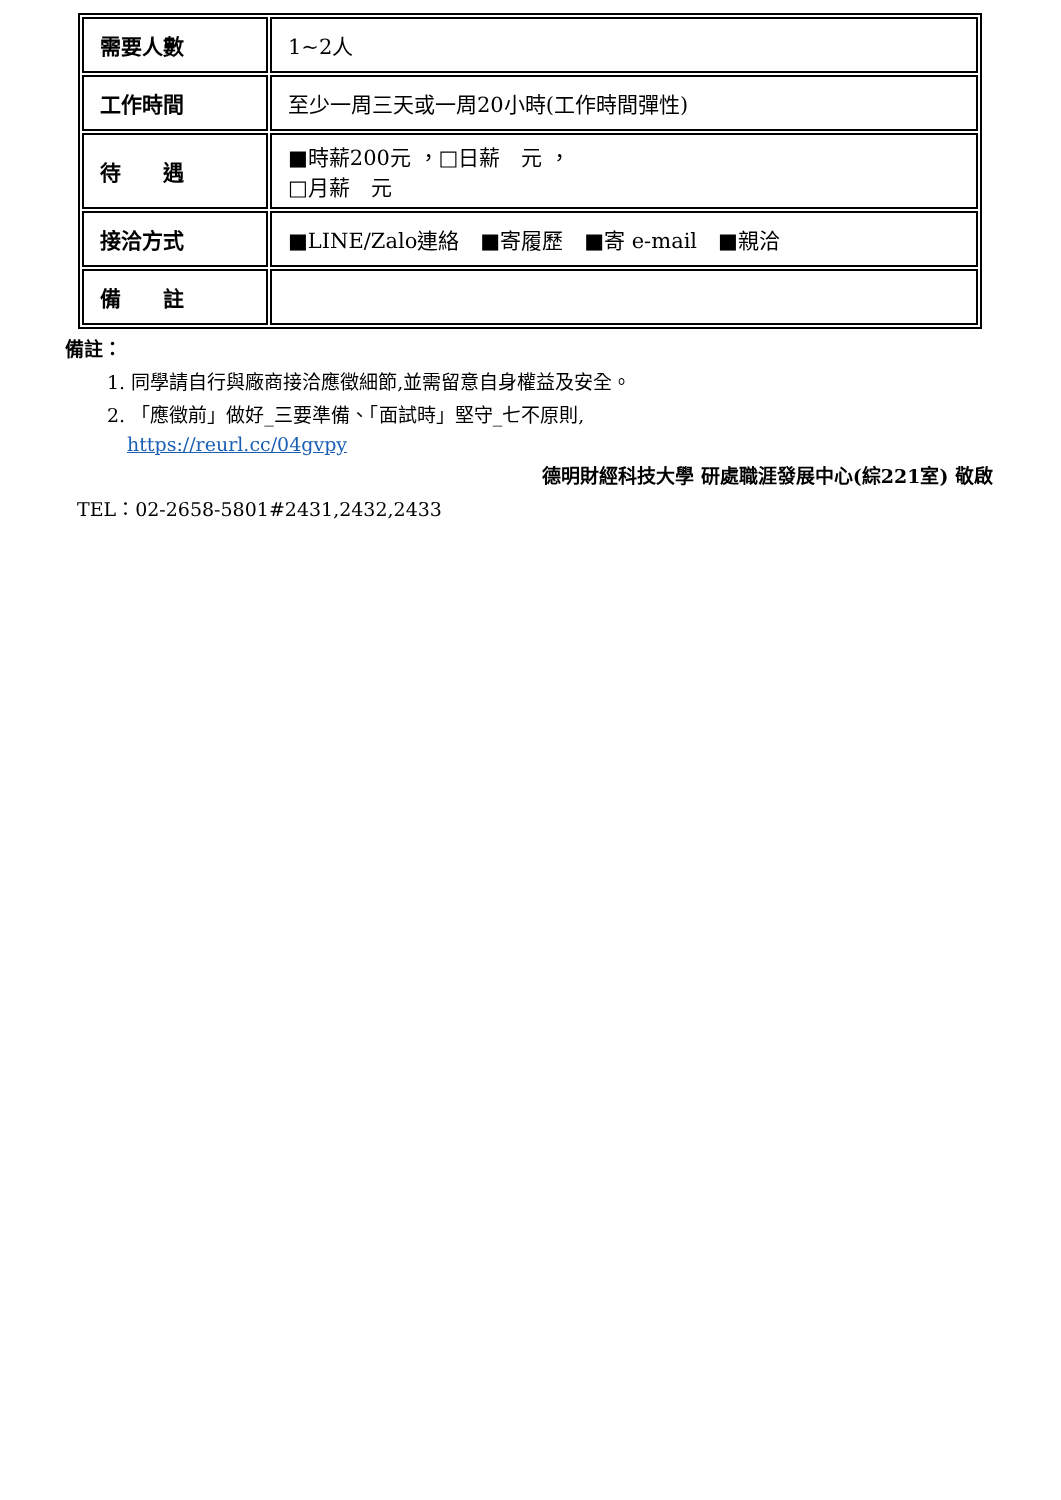| 需要人數 | 1~2人 |
| 工作時間 | 至少一周三天或一周20小時(工作時間彈性) |
| 待 遇 | ■時薪200元 ，□日薪 元 ， □月薪 元 |
| 接洽方式 | ■LINE/Zalo連絡 ■寄履歷 ■寄 e-mail ■親洽 |
| 備 註 | |
備註：
1. 同學請自行與廠商接洽應徵細節,並需留意自身權益及安全。
2. 「應徵前」做好_三要準備、「面試時」堅守_七不原則,
https://reurl.cc/04gvpy
德明財經科技大學 研處職涯發展中心(綜221室) 敬啟
TEL：02-2658-5801#2431,2432,2433